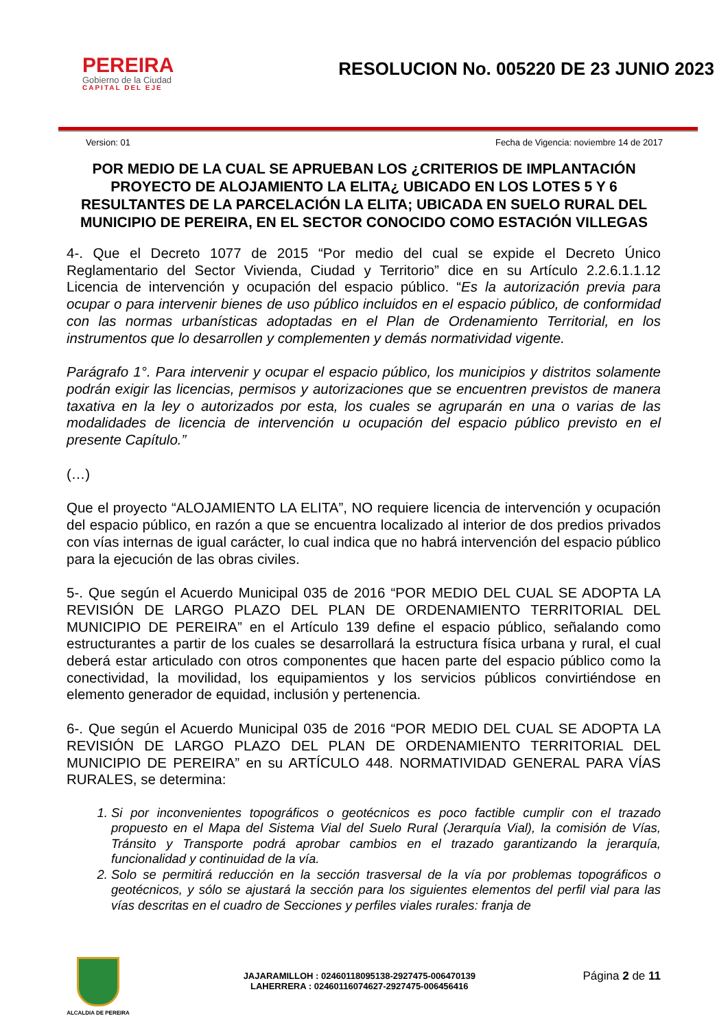PEREIRA
Gobierno de la Ciudad
CAPITAL DEL EJE
RESOLUCION No. 005220 DE 23 JUNIO 2023
Version: 01 Fecha de Vigencia: noviembre 14 de 2017
POR MEDIO DE LA CUAL SE APRUEBAN LOS ¿CRITERIOS DE IMPLANTACIÓN PROYECTO DE ALOJAMIENTO LA ELITA¿ UBICADO EN LOS LOTES 5 Y 6 RESULTANTES DE LA PARCELACIÓN LA ELITA; UBICADA EN SUELO RURAL DEL MUNICIPIO DE PEREIRA, EN EL SECTOR CONOCIDO COMO ESTACIÓN VILLEGAS
4-. Que el Decreto 1077 de 2015 “Por medio del cual se expide el Decreto Único Reglamentario del Sector Vivienda, Ciudad y Territorio” dice en su Artículo 2.2.6.1.1.12 Licencia de intervención y ocupación del espacio público. “Es la autorización previa para ocupar o para intervenir bienes de uso público incluidos en el espacio público, de conformidad con las normas urbanísticas adoptadas en el Plan de Ordenamiento Territorial, en los instrumentos que lo desarrollen y complementen y demás normatividad vigente.
Parágrafo 1°. Para intervenir y ocupar el espacio público, los municipios y distritos solamente podrán exigir las licencias, permisos y autorizaciones que se encuentren previstos de manera taxativa en la ley o autorizados por esta, los cuales se agruparán en una o varias de las modalidades de licencia de intervención u ocupación del espacio público previsto en el presente Capítulo.”
(…)
Que el proyecto “ALOJAMIENTO LA ELITA”, NO requiere licencia de intervención y ocupación del espacio público, en razón a que se encuentra localizado al interior de dos predios privados con vías internas de igual carácter, lo cual indica que no habrá intervención del espacio público para la ejecución de las obras civiles.
5-. Que según el Acuerdo Municipal 035 de 2016 “POR MEDIO DEL CUAL SE ADOPTA LA REVISIÓN DE LARGO PLAZO DEL PLAN DE ORDENAMIENTO TERRITORIAL DEL MUNICIPIO DE PEREIRA” en el Artículo 139 define el espacio público, señalando como estructurantes a partir de los cuales se desarrollará la estructura física urbana y rural, el cual deberá estar articulado con otros componentes que hacen parte del espacio público como la conectividad, la movilidad, los equipamientos y los servicios públicos convirtiéndose en elemento generador de equidad, inclusión y pertenencia.
6-. Que según el Acuerdo Municipal 035 de 2016 “POR MEDIO DEL CUAL SE ADOPTA LA REVISIÓN DE LARGO PLAZO DEL PLAN DE ORDENAMIENTO TERRITORIAL DEL MUNICIPIO DE PEREIRA” en su ARTÍCULO 448. NORMATIVIDAD GENERAL PARA VÍAS RURALES, se determina:
1. Si por inconvenientes topográficos o geotécnicos es poco factible cumplir con el trazado propuesto en el Mapa del Sistema Vial del Suelo Rural (Jerarquía Vial), la comisión de Vías, Tránsito y Transporte podrá aprobar cambios en el trazado garantizando la jerarquía, funcionalidad y continuidad de la vía.
2. Solo se permitirá reducción en la sección trasversal de la vía por problemas topográficos o geotécnicos, y sólo se ajustará la sección para los siguientes elementos del perfil vial para las vías descritas en el cuadro de Secciones y perfiles viales rurales: franja de
ALCALDIA DE PEREIRA
JAJARAMILLOH : 02460118095138-2927475-006470139
LAHERRERA : 02460116074627-2927475-006456416
Página 2 de 11